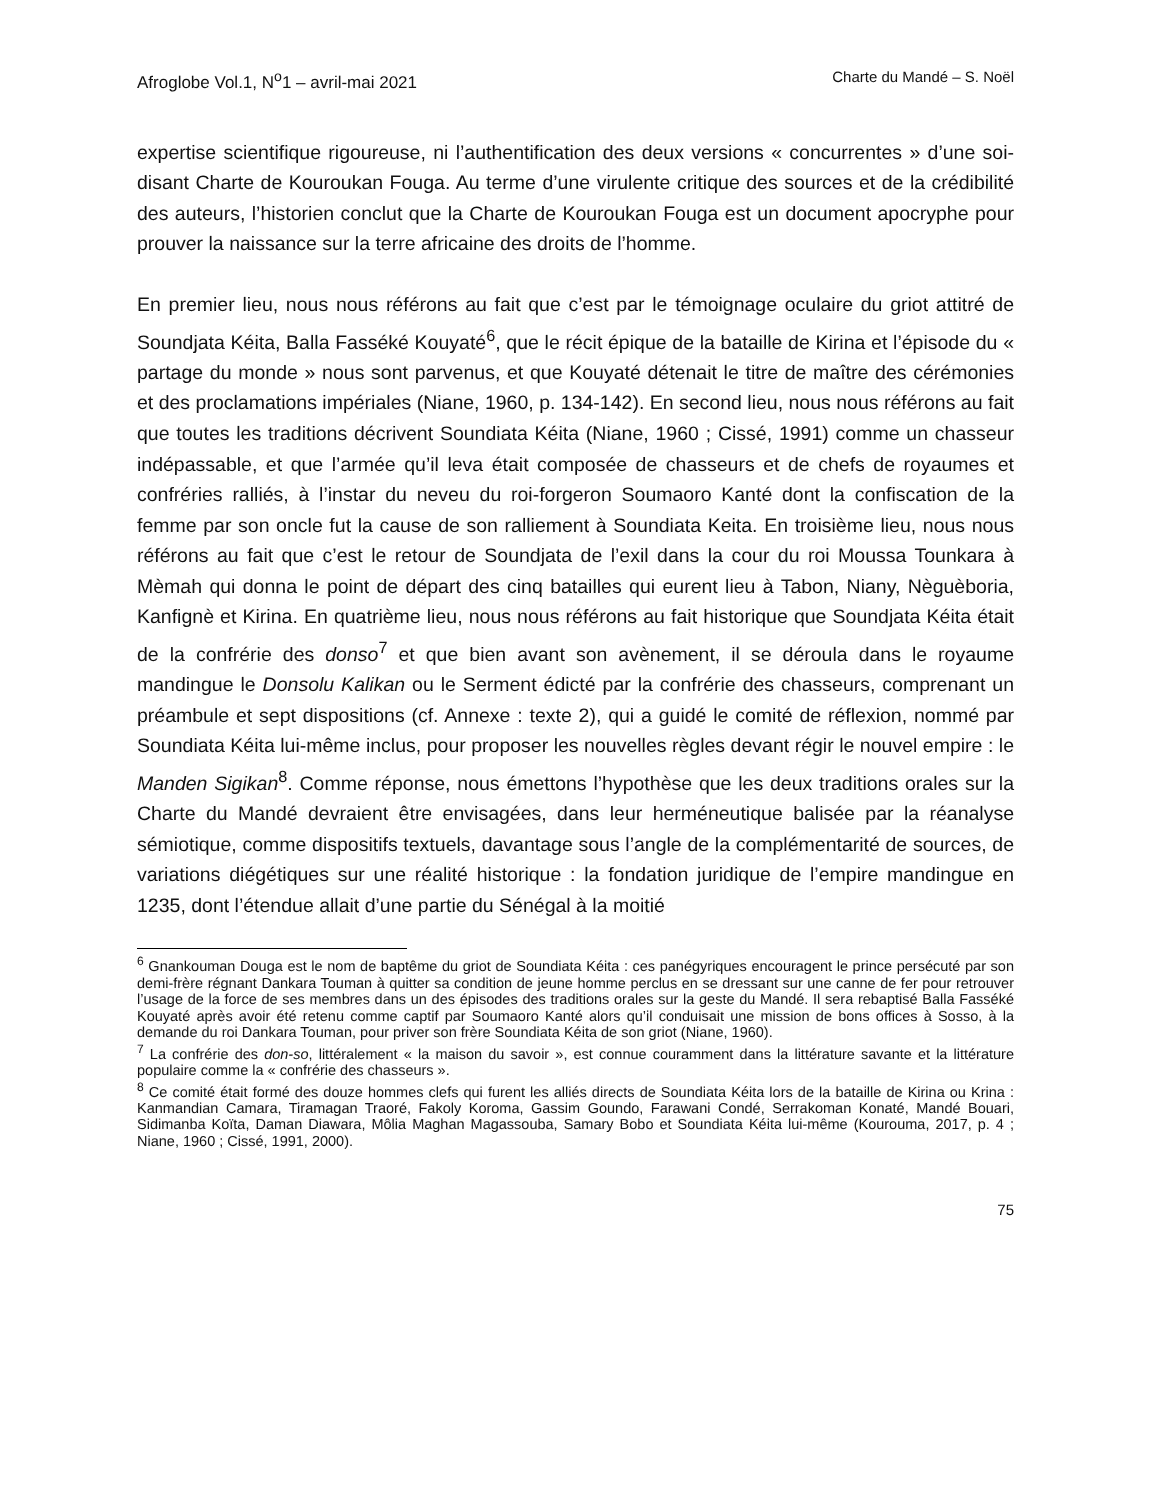Afroglobe Vol.1, N<sup>o</sup>1 – avril-mai 2021 Charte du Mandé – S. Noël
expertise scientifique rigoureuse, ni l’authentification des deux versions « concurrentes » d’une soi-disant Charte de Kouroukan Fouga. Au terme d’une virulente critique des sources et de la crédibilité des auteurs, l’historien conclut que la Charte de Kouroukan Fouga est un document apocryphe pour prouver la naissance sur la terre africaine des droits de l’homme.
En premier lieu, nous nous référons au fait que c’est par le témoignage oculaire du griot attitré de Soundjata Kéita, Balla Fasséké Kouyaté<sup>6</sup>, que le récit épique de la bataille de Kirina et l’épisode du « partage du monde » nous sont parvenus, et que Kouyaté détenait le titre de maître des cérémonies et des proclamations impériales (Niane, 1960, p. 134-142). En second lieu, nous nous référons au fait que toutes les traditions décrivent Soundiata Kéita (Niane, 1960 ; Cissé, 1991) comme un chasseur indépassable, et que l’armée qu’il leva était composée de chasseurs et de chefs de royaumes et confréries ralliés, à l’instar du neveu du roi-forgeron Soumaoro Kanté dont la confiscation de la femme par son oncle fut la cause de son ralliement à Soundiata Keita. En troisième lieu, nous nous référons au fait que c’est le retour de Soundjata de l’exil dans la cour du roi Moussa Tounkara à Mèmah qui donna le point de départ des cinq batailles qui eurent lieu à Tabon, Niany, Nèguèboria, Kanfignè et Kirina. En quatrième lieu, nous nous référons au fait historique que Soundjata Kéita était de la confrérie des donso<sup>7</sup> et que bien avant son avènement, il se déroula dans le royaume mandingue le Donsolu Kalikan ou le Serment édicté par la confrérie des chasseurs, comprenant un préambule et sept dispositions (cf. Annexe : texte 2), qui a guidé le comité de réflexion, nommé par Soundiata Kéita lui-même inclus, pour proposer les nouvelles règles devant régir le nouvel empire : le Manden Sigikan<sup>8</sup>. Comme réponse, nous émettons l’hypothèse que les deux traditions orales sur la Charte du Mandé devraient être envisagées, dans leur herméneutique balisée par la réanalyse sémiotique, comme dispositifs textuels, davantage sous l’angle de la complémentarité de sources, de variations diégétiques sur une réalité historique : la fondation juridique de l’empire mandingue en 1235, dont l’étendue allait d’une partie du Sénégal à la moitié
<sup>6</sup> Gnankouman Douga est le nom de baptême du griot de Soundiata Kéita : ces panégyriques encouragent le prince persécuté par son demi-frère régnant Dankara Touman à quitter sa condition de jeune homme perclus en se dressant sur une canne de fer pour retrouver l’usage de la force de ses membres dans un des épisodes des traditions orales sur la geste du Mandé. Il sera rebaptisé Balla Fasséké Kouyaté après avoir été retenu comme captif par Soumaoro Kanté alors qu’il conduisait une mission de bons offices à Sosso, à la demande du roi Dankara Touman, pour priver son frère Soundiata Kéita de son griot (Niane, 1960).
<sup>7</sup> La confrérie des don-so, littéralement « la maison du savoir », est connue couramment dans la littérature savante et la littérature populaire comme la « confrérie des chasseurs ».
<sup>8</sup> Ce comité était formé des douze hommes clefs qui furent les alliés directs de Soundiata Kéita lors de la bataille de Kirina ou Krina : Kanmandian Camara, Tiramagan Traoré, Fakoly Koroma, Gassim Goundo, Farawani Condé, Serrakoman Konaté, Mandé Bouari, Sidimanba Koïta, Daman Diawara, Môlia Maghan Magassouba, Samary Bobo et Soundiata Kéita lui-même (Kourouma, 2017, p. 4 ; Niane, 1960 ; Cissé, 1991, 2000).
75